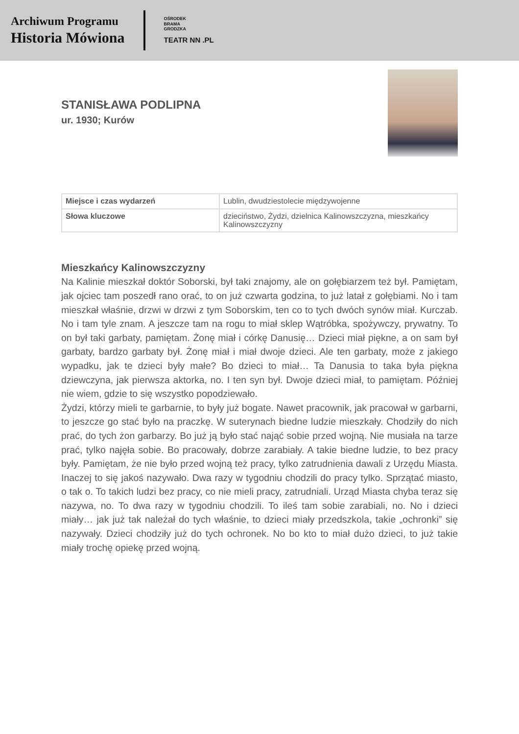Archiwum Programu
Historia Mówiona
OŚRODEK
BRAMA
GRODZKA
TEATR NN .PL
STANISŁAWA PODLIPNA
ur. 1930; Kurów
| Miejsce i czas wydarzeń | Lublin, dwudziestolecie międzywojenne |
| Słowa kluczowe | dzieciństwo, Żydzi, dzielnica Kalinowszczyzna, mieszkańcy Kalinowszczyzny |
Mieszkańcy Kalinowszczyzny
Na Kalinie mieszkał doktór Soborski, był taki znajomy, ale on gołębiarzem też był. Pamiętam, jak ojciec tam poszedł rano orać, to on już czwarta godzina, to już latał z gołębiami. No i tam mieszkał właśnie, drzwi w drzwi z tym Soborskim, ten co to tych dwóch synów miał. Kurczab. No i tam tyle znam. A jeszcze tam na rogu to miał sklep Wątróbka, spożywczy, prywatny. To on był taki garbaty, pamiętam. Żonę miał i córkę Danusię… Dzieci miał piękne, a on sam był garbaty, bardzo garbaty był. Żonę miał i miał dwoje dzieci. Ale ten garbaty, może z jakiego wypadku, jak te dzieci były małe? Bo dzieci to miał… Ta Danusia to taka była piękna dziewczyna, jak pierwsza aktorka, no. I ten syn był. Dwoje dzieci miał, to pamiętam. Później nie wiem, gdzie to się wszystko popodziewało.
Żydzi, którzy mieli te garbarnie, to były już bogate. Nawet pracownik, jak pracował w garbarni, to jeszcze go stać było na praczkę. W suterynach biedne ludzie mieszkały. Chodziły do nich prać, do tych żon garbarzy. Bo już ją było stać nająć sobie przed wojną. Nie musiała na tarze prać, tylko najęła sobie. Bo pracowały, dobrze zarabiały. A takie biedne ludzie, to bez pracy były. Pamiętam, że nie było przed wojną też pracy, tylko zatrudnienia dawali z Urzędu Miasta. Inaczej to się jakoś nazywało. Dwa razy w tygodniu chodzili do pracy tylko. Sprzątać miasto, o tak o. To takich ludzi bez pracy, co nie mieli pracy, zatrudniali. Urząd Miasta chyba teraz się nazywa, no. To dwa razy w tygodniu chodzili. To ileś tam sobie zarabiali, no. No i dzieci miały… jak już tak należał do tych właśnie, to dzieci miały przedszkola, takie „ochronki” się nazywały. Dzieci chodziły już do tych ochronek. No bo kto to miał dużo dzieci, to już takie miały trochę opiekę przed wojną.